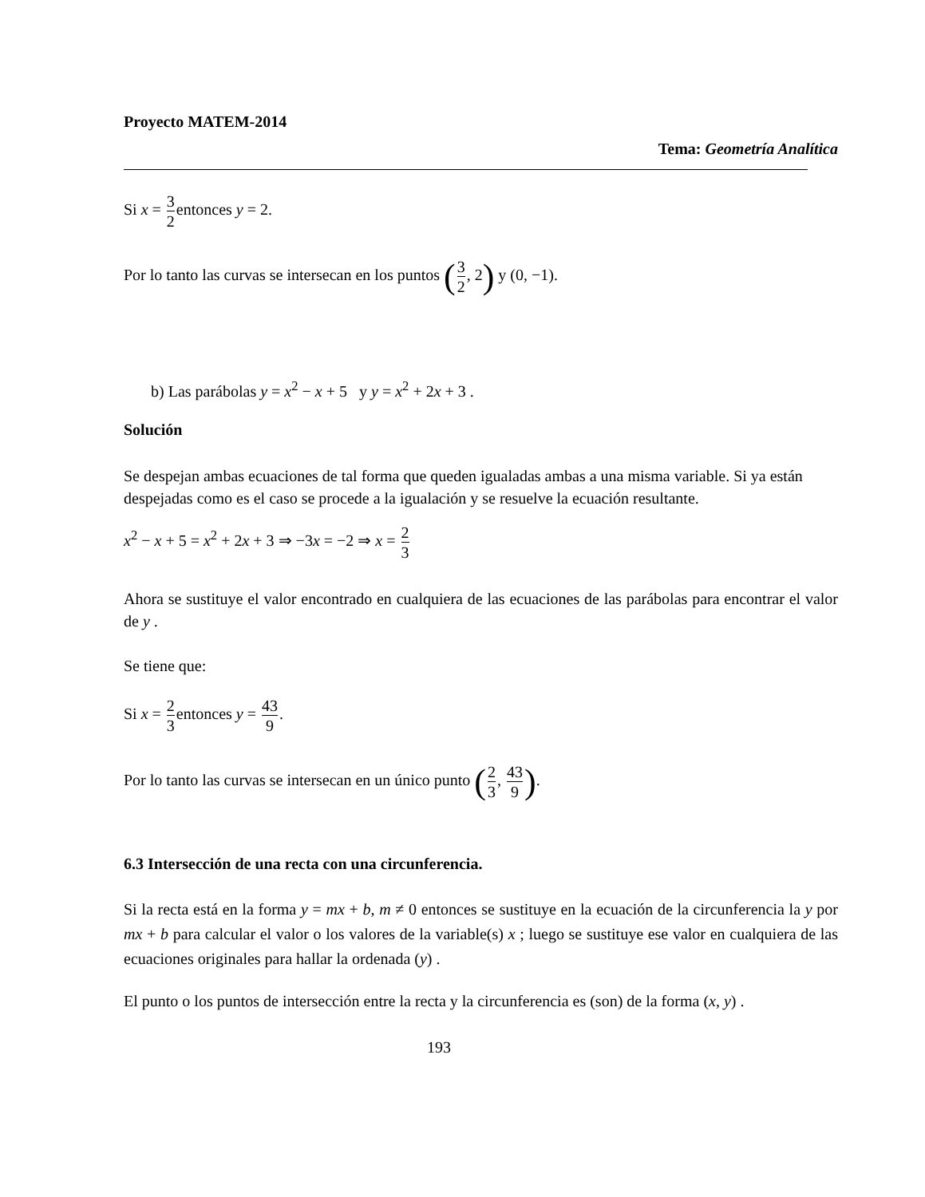Proyecto MATEM-2014
Tema: Geometría Analítica
Si x = 3 2entonces y = 2.
Por lo tanto las curvas se intersecan en los puntos (3 2, 2) y (0, −1).
b) Las parábolas y = x<sup>2</sup> − x + 5 y y = x<sup>2</sup> + 2x + 3 .
Solución
Se despejan ambas ecuaciones de tal forma que queden igualadas ambas a una misma variable. Si ya están despejadas como es el caso se procede a la igualación y se resuelve la ecuación resultante.
x<sup>2</sup> − x + 5 = x<sup>2</sup> + 2x + 3 ⇒ −3x = −2 ⇒ x = 2 3
Ahora se sustituye el valor encontrado en cualquiera de las ecuaciones de las parábolas para encontrar el valor de y .
Se tiene que:
Si x = 2 3entonces y = 43 9.
Por lo tanto las curvas se intersecan en un único punto (2 3, 43 9).
6.3 Intersección de una recta con una circunferencia.
Si la recta está en la forma y = mx + b, m ≠ 0 entonces se sustituye en la ecuación de la circunferencia la y por mx + b para calcular el valor o los valores de la variable(s) x ; luego se sustituye ese valor en cualquiera de las ecuaciones originales para hallar la ordenada (y) .
El punto o los puntos de intersección entre la recta y la circunferencia es (son) de la forma (x, y) .
193